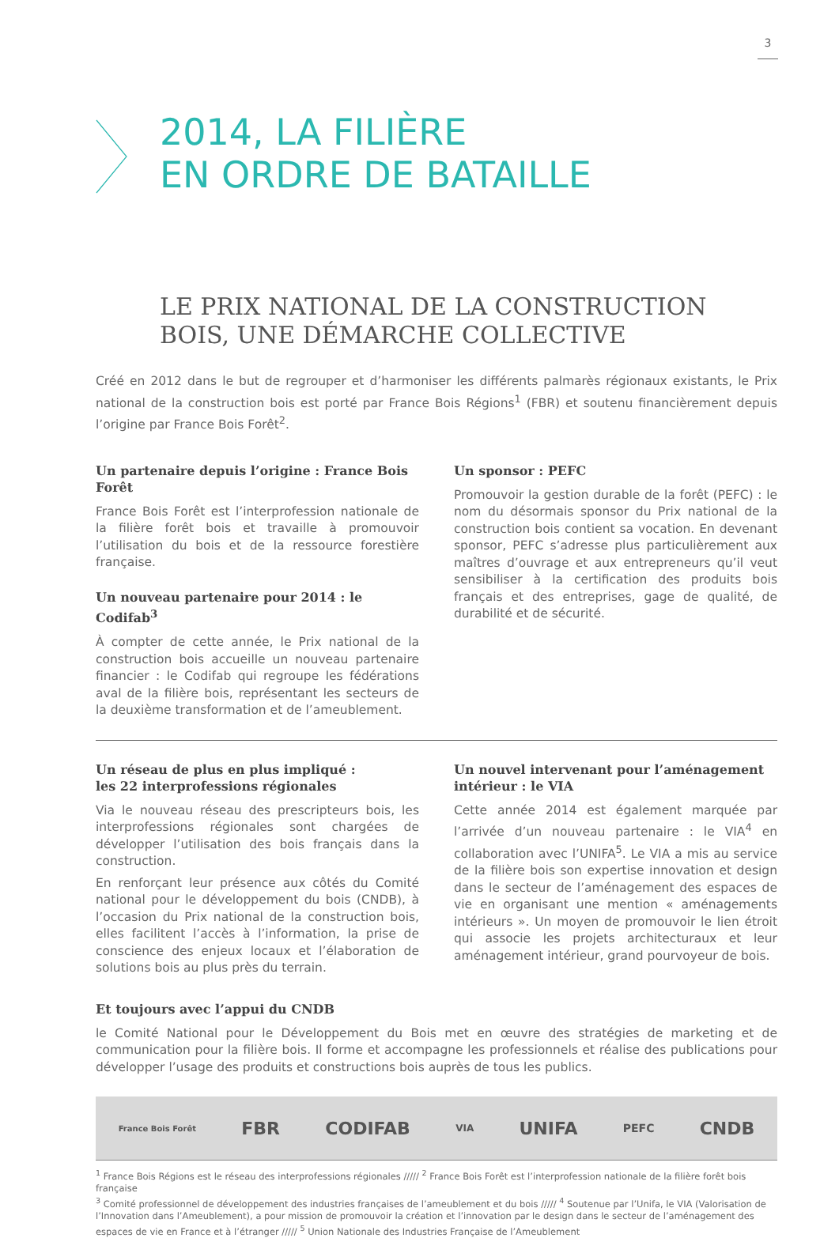3
2014, LA FILIÈRE
EN ORDRE DE BATAILLE
LE PRIX NATIONAL DE LA CONSTRUCTION
BOIS, UNE DÉMARCHE COLLECTIVE
Créé en 2012 dans le but de regrouper et d’harmoniser les différents palmarès régionaux existants, le Prix national de la construction bois est porté par France Bois Régions<sup>1</sup> (FBR) et soutenu financièrement depuis l’origine par France Bois Forêt<sup>2</sup>.
Un partenaire depuis l’origine : France Bois Forêt
France Bois Forêt est l’interprofession nationale de la filière forêt bois et travaille à promouvoir l’utilisation du bois et de la ressource forestière française.
Un nouveau partenaire pour 2014 : le Codifab<sup>3</sup>
À compter de cette année, le Prix national de la construction bois accueille un nouveau partenaire financier : le Codifab qui regroupe les fédérations aval de la filière bois, représentant les secteurs de la deuxième transformation et de l’ameublement.
Un sponsor : PEFC
Promouvoir la gestion durable de la forêt (PEFC) : le nom du désormais sponsor du Prix national de la construction bois contient sa vocation. En devenant sponsor, PEFC s’adresse plus particulièrement aux maîtres d’ouvrage et aux entrepreneurs qu’il veut sensibiliser à la certification des produits bois français et des entreprises, gage de qualité, de durabilité et de sécurité.
Un réseau de plus en plus impliqué :
les 22 interprofessions régionales
Via le nouveau réseau des prescripteurs bois, les interprofessions régionales sont chargées de développer l’utilisation des bois français dans la construction.
En renforçant leur présence aux côtés du Comité national pour le développement du bois (CNDB), à l’occasion du Prix national de la construction bois, elles facilitent l’accès à l’information, la prise de conscience des enjeux locaux et l’élaboration de solutions bois au plus près du terrain.
Un nouvel intervenant pour l’aménagement intérieur : le VIA
Cette année 2014 est également marquée par l’arrivée d’un nouveau partenaire : le VIA<sup>4</sup> en collaboration avec l’UNIFA<sup>5</sup>. Le VIA a mis au service de la filière bois son expertise innovation et design dans le secteur de l’aménagement des espaces de vie en organisant une mention « aménagements intérieurs ». Un moyen de promouvoir le lien étroit qui associe les projets architecturaux et leur aménagement intérieur, grand pourvoyeur de bois.
Et toujours avec l’appui du CNDB
le Comité National pour le Développement du Bois met en œuvre des stratégies de marketing et de communication pour la filière bois. Il forme et accompagne les professionnels et réalise des publications pour développer l’usage des produits et constructions bois auprès de tous les publics.
France Bois Forêt FBR CODIFAB VIA UNIFA PEFC CNDB
<sup>1</sup> France Bois Régions est le réseau des interprofessions régionales ///// <sup>2</sup> France Bois Forêt est l’interprofession nationale de la filière forêt bois française
<sup>3</sup> Comité professionnel de développement des industries françaises de l’ameublement et du bois ///// <sup>4</sup> Soutenue par l’Unifa, le VIA (Valorisation de l’Innovation dans l’Ameublement), a pour mission de promouvoir la création et l’innovation par le design dans le secteur de l’aménagement des espaces de vie en France et à l’étranger ///// <sup>5</sup> Union Nationale des Industries Française de l’Ameublement